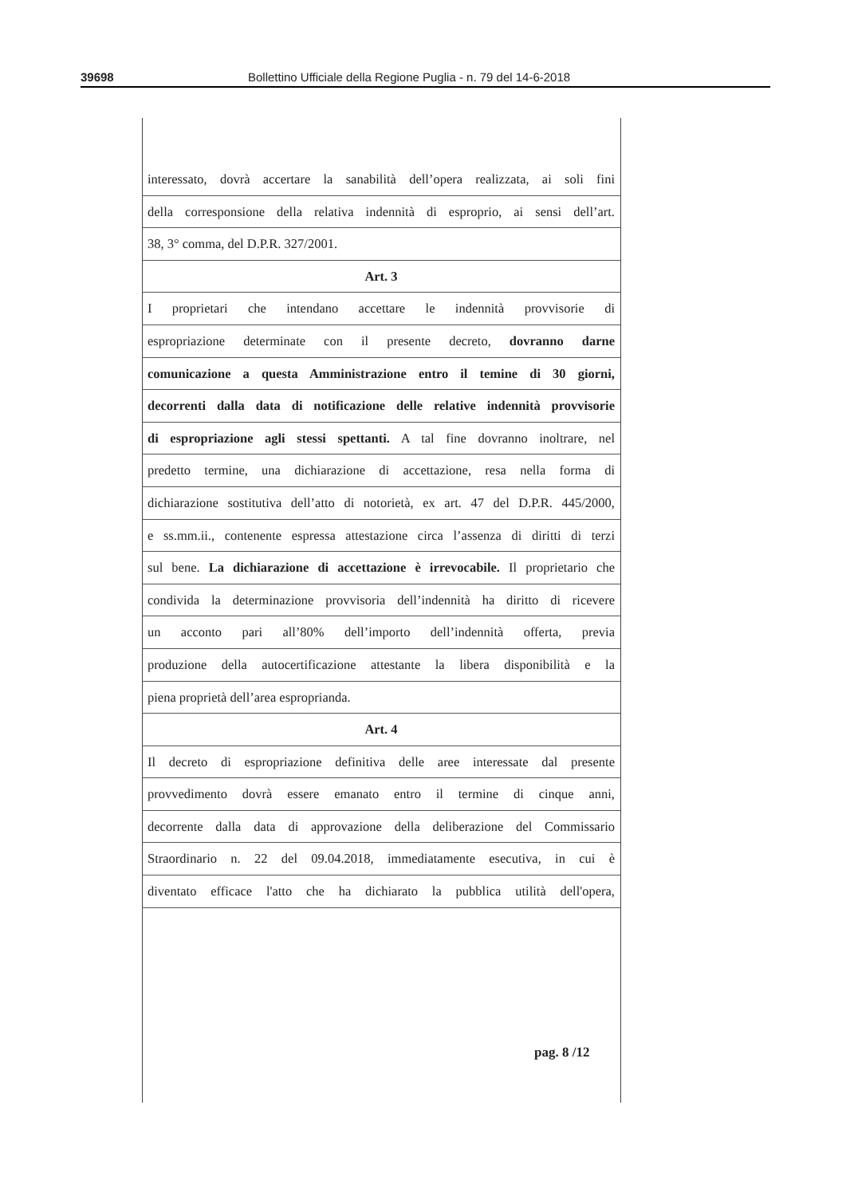39698 Bollettino Ufficiale della Regione Puglia - n. 79 del 14-6-2018
interessato, dovrà accertare la sanabilità dell’opera realizzata, ai soli fini
della corresponsione della relativa indennità di esproprio, ai sensi dell’art.
38, 3° comma, del D.P.R. 327/2001.
Art. 3
I proprietari che intendano accettare le indennità provvisorie di
espropriazione determinate con il presente decreto, dovranno darne
comunicazione a questa Amministrazione entro il temine di 30 giorni,
decorrenti dalla data di notificazione delle relative indennità provvisorie
di espropriazione agli stessi spettanti. A tal fine dovranno inoltrare, nel
predetto termine, una dichiarazione di accettazione, resa nella forma di
dichiarazione sostitutiva dell’atto di notorietà, ex art. 47 del D.P.R. 445/2000,
e ss.mm.ii., contenente espressa attestazione circa l’assenza di diritti di terzi
sul bene. La dichiarazione di accettazione è irrevocabile. Il proprietario che
condivida la determinazione provvisoria dell’indennità ha diritto di ricevere
un acconto pari all’80% dell’importo dell’indennità offerta, previa
produzione della autocertificazione attestante la libera disponibilità e la
piena proprietà dell’area espropriandа.
Art. 4
Il decreto di espropriazione definitiva delle aree interessate dal presente
provvedimento dovrà essere emanato entro il termine di cinque anni,
decorrente dalla data di approvazione della deliberazione del Commissario
Straordinario n. 22 del 09.04.2018, immediatamente esecutiva, in cui è
diventato efficace l'atto che ha dichiarato la pubblica utilità dell'opera,
pag. 8 /12